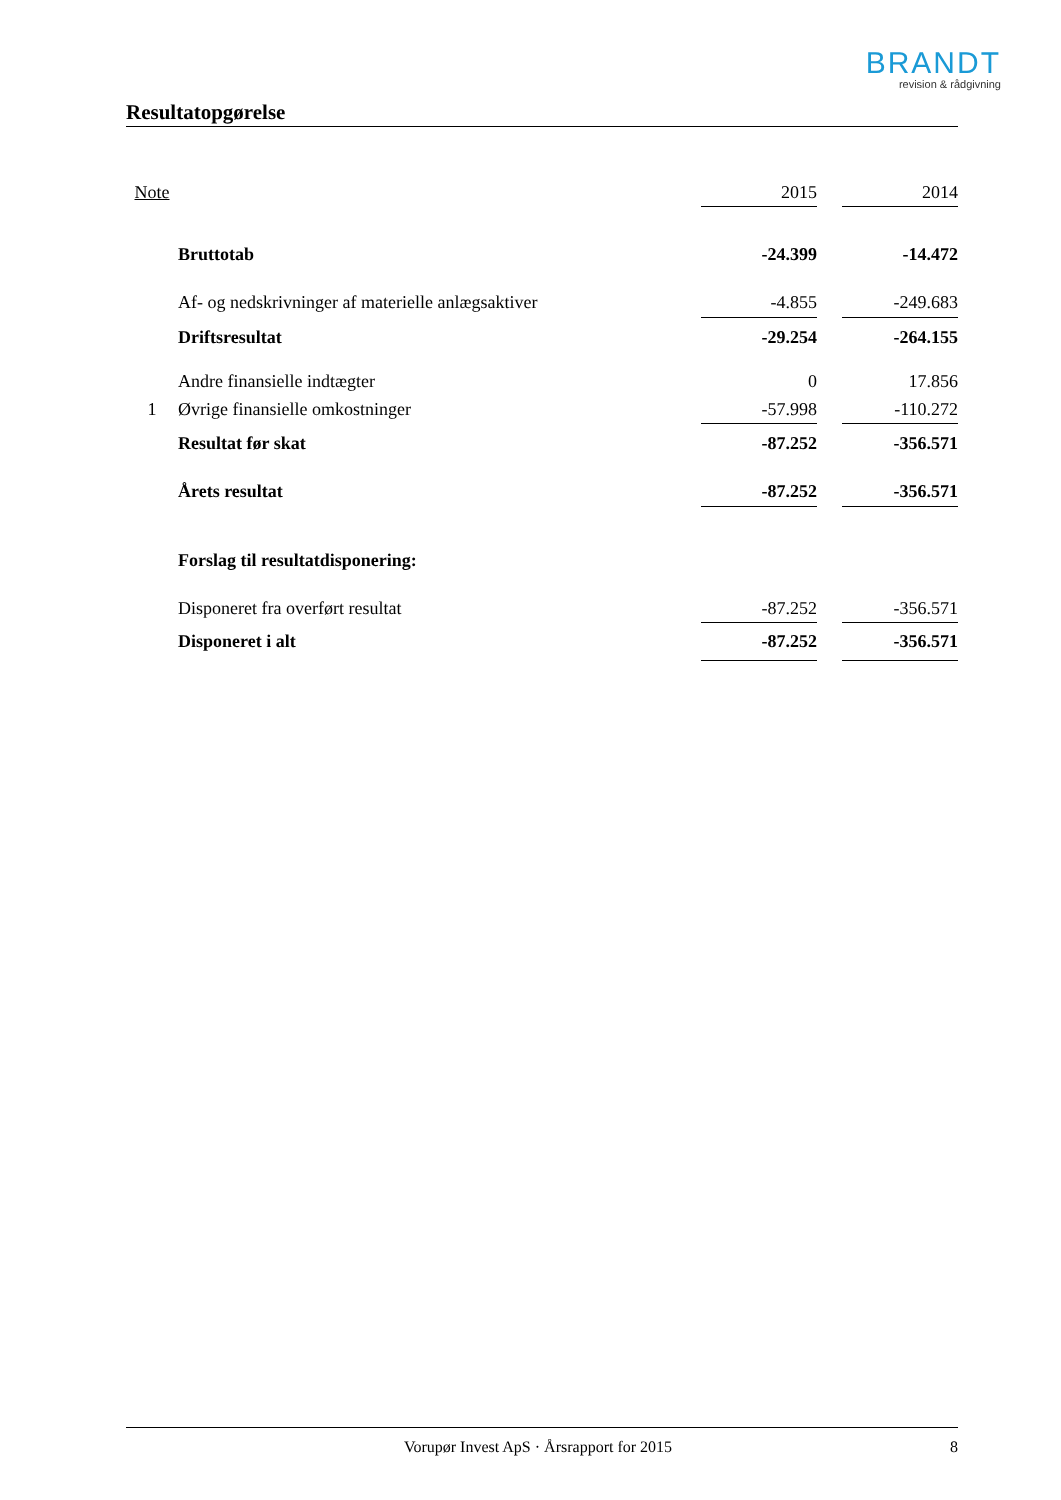BRANDT
revision & rådgivning
Resultatopgørelse
| Note | | 2015 | | 2014 |
| --- | --- | --- | --- | --- |
| | Bruttotab | -24.399 | | -14.472 |
| | Af- og nedskrivninger af materielle anlægsaktiver | -4.855 | | -249.683 |
| | Driftsresultat | -29.254 | | -264.155 |
| | Andre finansielle indtægter | 0 | | 17.856 |
| 1 | Øvrige finansielle omkostninger | -57.998 | | -110.272 |
| | Resultat før skat | -87.252 | | -356.571 |
| | Årets resultat | -87.252 | | -356.571 |
| | Forslag til resultatdisponering: | | | |
| | Disponeret fra overført resultat | -87.252 | | -356.571 |
| | Disponeret i alt | -87.252 | | -356.571 |
Vorupør Invest ApS · Årsrapport for 2015 8